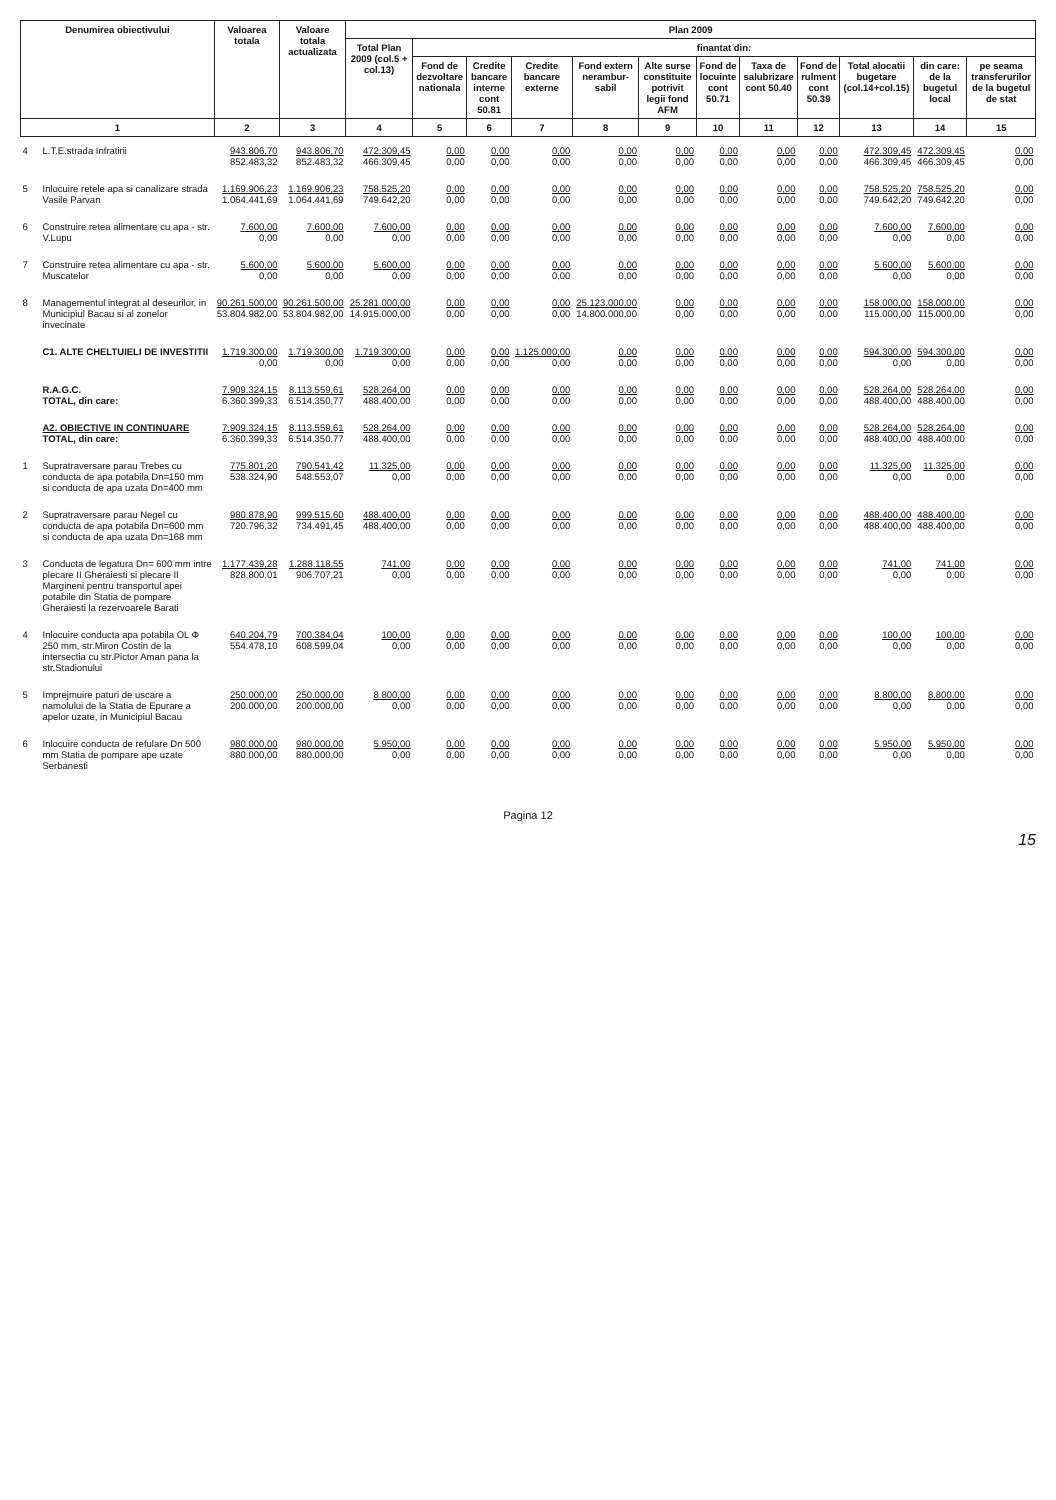| Denumirea obiectivului | | Valoarea totala | Valoare totala actualizata | Plan 2009 | | | | | | | | | | | |
| --- | --- | --- | --- | --- | --- | --- | --- | --- | --- | --- | --- | --- | --- | --- | --- |
| | | | | Total Plan 2009 (col.5 + col.13) | finantat din: | | | | | | | | | | |
| | | | | | Fond de dezvoltare nationala | Credite bancare interne cont 50.81 | Credite bancare externe | Fond extern nerambur-sabil | Alte surse constituite potrivit legii fond AFM | Fond de locuinte cont 50.71 | Taxa de salubrizare cont 50.40 | Fond de rulment cont 50.39 | Total alocatii bugetare (col.14+col.15) | din care: de la bugetul local | pe seama transferurilor de la bugetul de stat |
| 1 | | 2 | 3 | 4 | 5 | 6 | 7 | 8 | 9 | 10 | 11 | 12 | 13 | 14 | 15 |
| 4 | L.T.E.strada Infratirii | 943.806,70 852.483,32 | 943.806,70 852.483,32 | 472.309,45 466.309,45 | 0,00 0,00 | 0,00 0,00 | 0,00 0,00 | 0,00 0,00 | 0,00 0,00 | 0,00 0,00 | 0,00 0,00 | 0,00 0,00 | 472.309,45 466.309,45 | 472.309,45 466.309,45 | 0,00 0,00 |
| 5 | Inlocuire retele apa si canalizare strada Vasile Parvan | 1.169.906,23 1.064.441,69 | 1.169.906,23 1.064.441,69 | 758.525,20 749.642,20 | 0,00 0,00 | 0,00 0,00 | 0,00 0,00 | 0,00 0,00 | 0,00 0,00 | 0,00 0,00 | 0,00 0,00 | 0,00 0,00 | 758.525,20 749.642,20 | 758.525,20 749.642,20 | 0,00 0,00 |
| 6 | Construire retea alimentare cu apa - str. V.Lupu | 7.600,00 0,00 | 7.600,00 0,00 | 7.600,00 0,00 | 0,00 0,00 | 0,00 0,00 | 0,00 0,00 | 0,00 0,00 | 0,00 0,00 | 0,00 0,00 | 0,00 0,00 | 0,00 0,00 | 7.600,00 0,00 | 7.600,00 0,00 | 0,00 0,00 |
| 7 | Construire retea alimentare cu apa - str. Muscatelor | 5.600,00 0,00 | 5.600,00 0,00 | 5.600,00 0,00 | 0,00 0,00 | 0,00 0,00 | 0,00 0,00 | 0,00 0,00 | 0,00 0,00 | 0,00 0,00 | 0,00 0,00 | 0,00 0,00 | 5.600,00 0,00 | 5.600,00 0,00 | 0,00 0,00 |
| 8 | Managementul integrat al deseurilor, in Municipiul Bacau si al zonelor invecinate | 90.261.500,00 53.804.982,00 | 90.261.500,00 53.804.982,00 | 25.281.000,00 14.915.000,00 | 0,00 0,00 | 0,00 0,00 | 0,00 0,00 | 25.123.000,00 14.800.000,00 | 0,00 0,00 | 0,00 0,00 | 0,00 0,00 | 0,00 0,00 | 158.000,00 115.000,00 | 158.000,00 115.000,00 | 0,00 0,00 |
| | C1. ALTE CHELTUIELI DE INVESTITII | 1.719.300,00 0,00 | 1.719.300,00 0,00 | 1.719.300,00 0,00 | 0,00 0,00 | 0,00 0,00 | 1.125.000,00 0,00 | 0,00 0,00 | 0,00 0,00 | 0,00 0,00 | 0,00 0,00 | 0,00 0,00 | 594.300,00 0,00 | 594.300,00 0,00 | 0,00 0,00 |
| | R.A.G.C. TOTAL, din care: | 7.909.324,15 6.360.399,33 | 8.113.559,61 6.514.350,77 | 528.264,00 488.400,00 | 0,00 0,00 | 0,00 0,00 | 0,00 0,00 | 0,00 0,00 | 0,00 0,00 | 0,00 0,00 | 0,00 0,00 | 0,00 0,00 | 528.264,00 488.400,00 | 528.264,00 488.400,00 | 0,00 0,00 |
| | A2. OBIECTIVE IN CONTINUARE TOTAL, din care: | 7.909.324,15 6.360.399,33 | 8.113.559,61 6.514.350,77 | 528.264,00 488.400,00 | 0,00 0,00 | 0,00 0,00 | 0,00 0,00 | 0,00 0,00 | 0,00 0,00 | 0,00 0,00 | 0,00 0,00 | 0,00 0,00 | 528.264,00 488.400,00 | 528.264,00 488.400,00 | 0,00 0,00 |
| 1 | Supratraversare parau Trebes cu conducta de apa potabila Dn=150 mm si conducta de apa uzata Dn=400 mm | 775.801,20 538.324,90 | 790.541,42 548.553,07 | 11.325,00 0,00 | 0,00 0,00 | 0,00 0,00 | 0,00 0,00 | 0,00 0,00 | 0,00 0,00 | 0,00 0,00 | 0,00 0,00 | 0,00 0,00 | 11.325,00 0,00 | 11.325,00 0,00 | 0,00 0,00 |
| 2 | Supratraversare parau Negel cu conducta de apa potabila Dn=600 mm si conducta de apa uzata Dn=168 mm | 980.878,90 720.796,32 | 999.515,60 734.491,45 | 488.400,00 488.400,00 | 0,00 0,00 | 0,00 0,00 | 0,00 0,00 | 0,00 0,00 | 0,00 0,00 | 0,00 0,00 | 0,00 0,00 | 0,00 0,00 | 488.400,00 488.400,00 | 488.400,00 488.400,00 | 0,00 0,00 |
| 3 | Conducta de legatura Dn= 600 mm intre plecare II Gheraiesti si plecare II Margineni pentru transportul apei potabile din Statia de pompare Gheraiesti la rezervoarele Barati | 1.177.439,28 828.800,01 | 1.288.118,55 906.707,21 | 741,00 0,00 | 0,00 0,00 | 0,00 0,00 | 0,00 0,00 | 0,00 0,00 | 0,00 0,00 | 0,00 0,00 | 0,00 0,00 | 0,00 0,00 | 741,00 0,00 | 741,00 0,00 | 0,00 0,00 |
| 4 | Inlocuire conducta apa potabila OL Φ 250 mm, str.Miron Costin de la intersectia cu str.Pictor Aman pana la str.Stadionului | 640.204,79 554.478,10 | 700.384,04 608.599,04 | 100,00 0,00 | 0,00 0,00 | 0,00 0,00 | 0,00 0,00 | 0,00 0,00 | 0,00 0,00 | 0,00 0,00 | 0,00 0,00 | 0,00 0,00 | 100,00 0,00 | 100,00 0,00 | 0,00 0,00 |
| 5 | Imprejmuire paturi de uscare a namolului de la Statia de Epurare a apelor uzate, in Municipiul Bacau | 250.000,00 200.000,00 | 250.000,00 200.000,00 | 8.800,00 0,00 | 0,00 0,00 | 0,00 0,00 | 0,00 0,00 | 0,00 0,00 | 0,00 0,00 | 0,00 0,00 | 0,00 0,00 | 0,00 0,00 | 8.800,00 0,00 | 8.800,00 0,00 | 0,00 0,00 |
| 6 | Inlocuire conducta de refulare Dn 500 mm Statia de pompare ape uzate Serbanesti | 980.000,00 880.000,00 | 980.000,00 880.000,00 | 5.950,00 0,00 | 0,00 0,00 | 0,00 0,00 | 0,00 0,00 | 0,00 0,00 | 0,00 0,00 | 0,00 0,00 | 0,00 0,00 | 0,00 0,00 | 5.950,00 0,00 | 5.950,00 0,00 | 0,00 0,00 |
Pagina 12
15